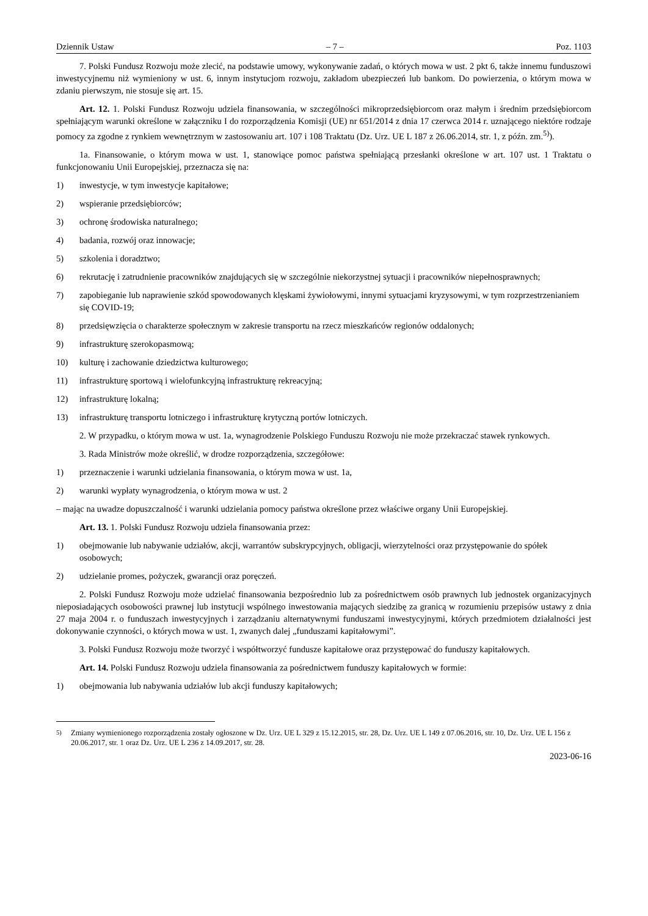Dziennik Ustaw – 7 – Poz. 1103
7. Polski Fundusz Rozwoju może zlecić, na podstawie umowy, wykonywanie zadań, o których mowa w ust. 2 pkt 6, także innemu funduszowi inwestycyjnemu niż wymieniony w ust. 6, innym instytucjom rozwoju, zakładom ubezpieczeń lub bankom. Do powierzenia, o którym mowa w zdaniu pierwszym, nie stosuje się art. 15.
Art. 12. 1. Polski Fundusz Rozwoju udziela finansowania, w szczególności mikroprzedsiębiorcom oraz małym i średnim przedsiębiorcom spełniającym warunki określone w załączniku I do rozporządzenia Komisji (UE) nr 651/2014 z dnia 17 czerwca 2014 r. uznającego niektóre rodzaje pomocy za zgodne z rynkiem wewnętrznym w zastosowaniu art. 107 i 108 Traktatu (Dz. Urz. UE L 187 z 26.06.2014, str. 1, z późn. zm.<sup>5)</sup>).
1a. Finansowanie, o którym mowa w ust. 1, stanowiące pomoc państwa spełniającą przesłanki określone w art. 107 ust. 1 Traktatu o funkcjonowaniu Unii Europejskiej, przeznacza się na:
1) inwestycje, w tym inwestycje kapitałowe;
2) wspieranie przedsiębiorców;
3) ochronę środowiska naturalnego;
4) badania, rozwój oraz innowacje;
5) szkolenia i doradztwo;
6) rekrutację i zatrudnienie pracowników znajdujących się w szczególnie niekorzystnej sytuacji i pracowników niepełnosprawnych;
7) zapobieganie lub naprawienie szkód spowodowanych klęskami żywiołowymi, innymi sytuacjami kryzysowymi, w tym rozprzestrzenianiem się COVID-19;
8) przedsięwzięcia o charakterze społecznym w zakresie transportu na rzecz mieszkańców regionów oddalonych;
9) infrastrukturę szerokopasmową;
10) kulturę i zachowanie dziedzictwa kulturowego;
11) infrastrukturę sportową i wielofunkcyjną infrastrukturę rekreacyjną;
12) infrastrukturę lokalną;
13) infrastrukturę transportu lotniczego i infrastrukturę krytyczną portów lotniczych.
2. W przypadku, o którym mowa w ust. 1a, wynagrodzenie Polskiego Funduszu Rozwoju nie może przekraczać stawek rynkowych.
3. Rada Ministrów może określić, w drodze rozporządzenia, szczegółowe:
1) przeznaczenie i warunki udzielania finansowania, o którym mowa w ust. 1a,
2) warunki wypłaty wynagrodzenia, o którym mowa w ust. 2
– mając na uwadze dopuszczalność i warunki udzielania pomocy państwa określone przez właściwe organy Unii Europejskiej.
Art. 13. 1. Polski Fundusz Rozwoju udziela finansowania przez:
1) obejmowanie lub nabywanie udziałów, akcji, warrantów subskrypcyjnych, obligacji, wierzytelności oraz przystępowanie do spółek osobowych;
2) udzielanie promes, pożyczek, gwarancji oraz poręczeń.
2. Polski Fundusz Rozwoju może udzielać finansowania bezpośrednio lub za pośrednictwem osób prawnych lub jednostek organizacyjnych nieposiadających osobowości prawnej lub instytucji wspólnego inwestowania mających siedzibę za granicą w rozumieniu przepisów ustawy z dnia 27 maja 2004 r. o funduszach inwestycyjnych i zarządzaniu alternatywnymi funduszami inwestycyjnymi, których przedmiotem działalności jest dokonywanie czynności, o których mowa w ust. 1, zwanych dalej „funduszami kapitałowymi”.
3. Polski Fundusz Rozwoju może tworzyć i współtworzyć fundusze kapitałowe oraz przystępować do funduszy kapitałowych.
Art. 14. Polski Fundusz Rozwoju udziela finansowania za pośrednictwem funduszy kapitałowych w formie:
1) obejmowania lub nabywania udziałów lub akcji funduszy kapitałowych;
<sup>5)</sup> Zmiany wymienionego rozporządzenia zostały ogłoszone w Dz. Urz. UE L 329 z 15.12.2015, str. 28, Dz. Urz. UE L 149 z 07.06.2016, str. 10, Dz. Urz. UE L 156 z 20.06.2017, str. 1 oraz Dz. Urz. UE L 236 z 14.09.2017, str. 28.
2023-06-16